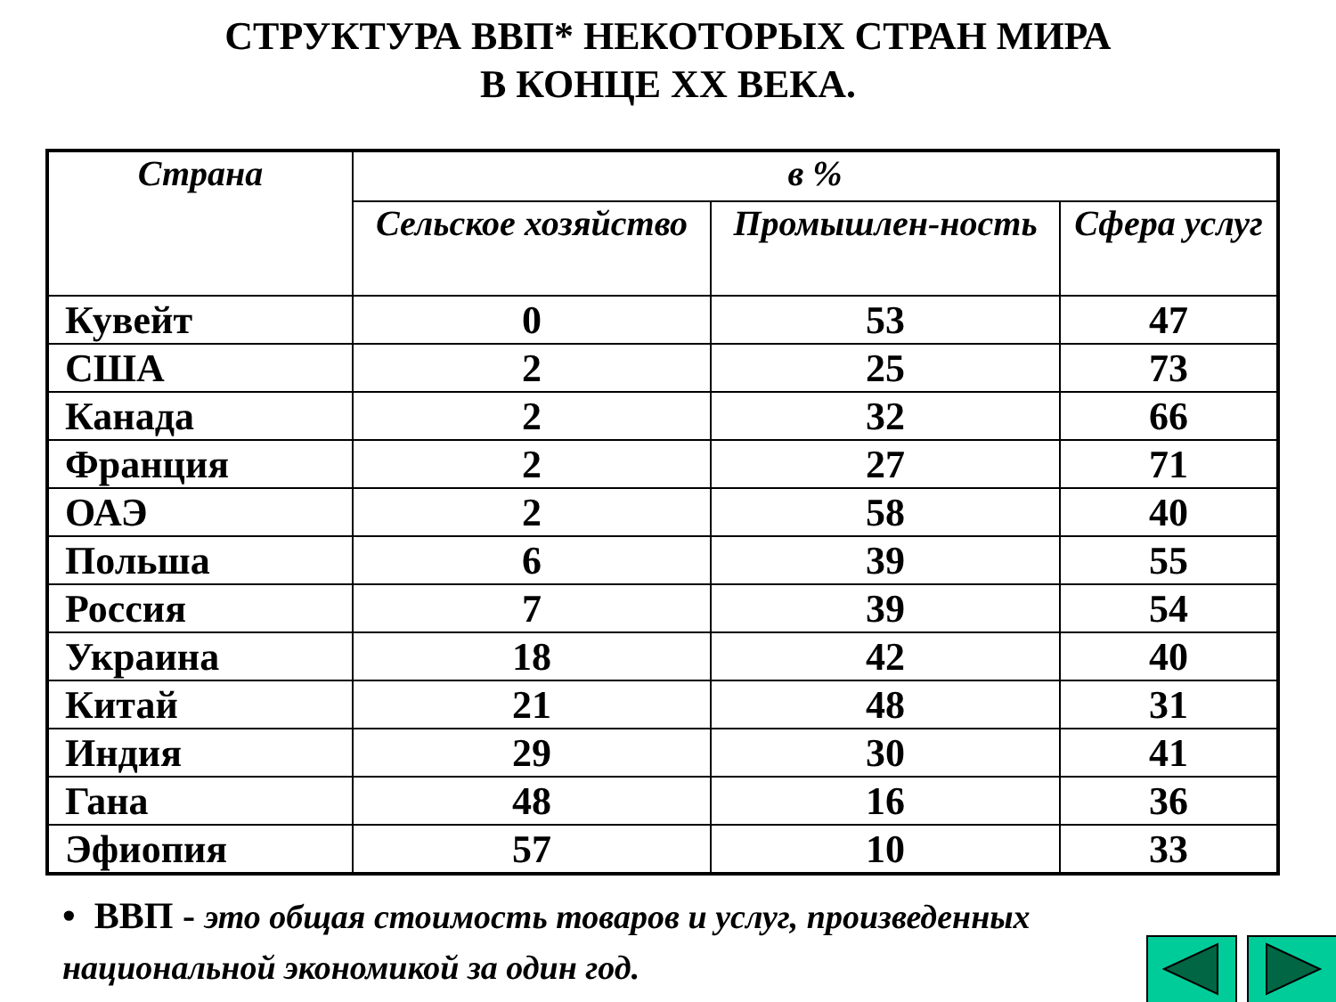СТРУКТУРА ВВП* НЕКОТОРЫХ СТРАН МИРА
В КОНЦЕ XX ВЕКА.
| Страна | в % | | |
| --- | --- | --- | --- |
| | Сельское хозяйство | Промышлен-ность | Сфера услуг |
| Кувейт | 0 | 53 | 47 |
| США | 2 | 25 | 73 |
| Канада | 2 | 32 | 66 |
| Франция | 2 | 27 | 71 |
| ОАЭ | 2 | 58 | 40 |
| Польша | 6 | 39 | 55 |
| Россия | 7 | 39 | 54 |
| Украина | 18 | 42 | 40 |
| Китай | 21 | 48 | 31 |
| Индия | 29 | 30 | 41 |
| Гана | 48 | 16 | 36 |
| Эфиопия | 57 | 10 | 33 |
• ВВП - это общая стоимость товаров и услуг, произведенных национальной экономикой за один год.